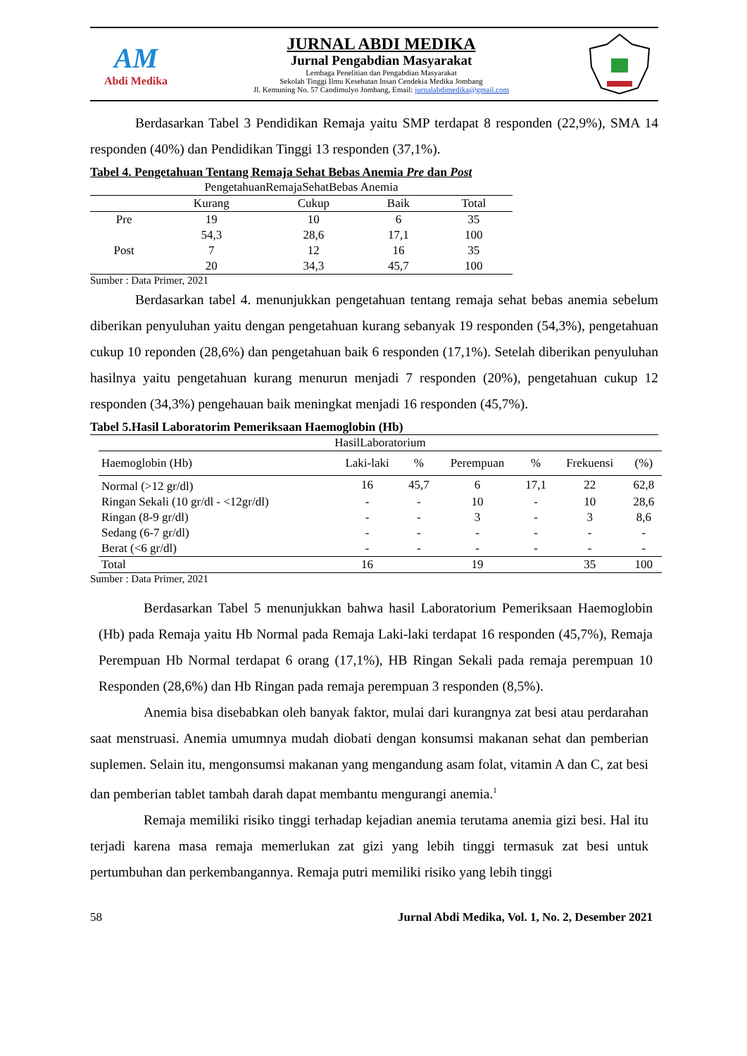AM
Abdi Medika
JURNAL ABDI MEDIKA
Jurnal Pengabdian Masyarakat
Lembaga Penelitian dan Pengabdian Masyarakat
Sekolah Tinggi Ilmu Kesehatan Insan Cendekia Medika Jombang
Jl. Kemuning No. 57 Candimulyo Jombang, Email: jurnalabdimedika@gmail.com
Berdasarkan Tabel 3 Pendidikan Remaja yaitu SMP terdapat 8 responden (22,9%), SMA 14 responden (40%) dan Pendidikan Tinggi 13 responden (37,1%).
Tabel 4. Pengetahuan Tentang Remaja Sehat Bebas Anemia Pre dan Post
| PengetahuanRemajaSehatBebas Anemia | | | | |
| --- | --- | --- | --- | --- |
| | Kurang | Cukup | Baik | Total |
| Pre | 19 | 10 | 6 | 35 |
| | 54,3 | 28,6 | 17,1 | 100 |
| Post | 7 | 12 | 16 | 35 |
| | 20 | 34,3 | 45,7 | 100 |
Sumber : Data Primer, 2021
Berdasarkan tabel 4. menunjukkan pengetahuan tentang remaja sehat bebas anemia sebelum diberikan penyuluhan yaitu dengan pengetahuan kurang sebanyak 19 responden (54,3%), pengetahuan cukup 10 reponden (28,6%) dan pengetahuan baik 6 responden (17,1%). Setelah diberikan penyuluhan hasilnya yaitu pengetahuan kurang menurun menjadi 7 responden (20%), pengetahuan cukup 12 responden (34,3%) pengehauan baik meningkat menjadi 16 responden (45,7%).
Tabel 5.Hasil Laboratorim Pemeriksaan Haemoglobin (Hb)
| HasilLaboratorium | | | | | | |
| --- | --- | --- | --- | --- | --- | --- |
| Haemoglobin (Hb) | Laki-laki | % | Perempuan | % | Frekuensi | (%) |
| Normal (>12 gr/dl) | 16 | 45,7 | 6 | 17,1 | 22 | 62,8 |
| Ringan Sekali (10 gr/dl - <12gr/dl) | - | - | 10 | - | 10 | 28,6 |
| Ringan (8-9 gr/dl) | - | - | 3 | - | 3 | 8,6 |
| Sedang (6-7 gr/dl) | - | - | - | - | - | - |
| Berat (<6 gr/dl) | - | - | - | - | - | - |
| Total | 16 | | 19 | | 35 | 100 |
Sumber : Data Primer, 2021
Berdasarkan Tabel 5 menunjukkan bahwa hasil Laboratorium Pemeriksaan Haemoglobin (Hb) pada Remaja yaitu Hb Normal pada Remaja Laki-laki terdapat 16 responden (45,7%), Remaja Perempuan Hb Normal terdapat 6 orang (17,1%), HB Ringan Sekali pada remaja perempuan 10 Responden (28,6%) dan Hb Ringan pada remaja perempuan 3 responden (8,5%).
Anemia bisa disebabkan oleh banyak faktor, mulai dari kurangnya zat besi atau perdarahan saat menstruasi. Anemia umumnya mudah diobati dengan konsumsi makanan sehat dan pemberian suplemen. Selain itu, mengonsumsi makanan yang mengandung asam folat, vitamin A dan C, zat besi dan pemberian tablet tambah darah dapat membantu mengurangi anemia.<sup>1</sup>
Remaja memiliki risiko tinggi terhadap kejadian anemia terutama anemia gizi besi. Hal itu terjadi karena masa remaja memerlukan zat gizi yang lebih tinggi termasuk zat besi untuk pertumbuhan dan perkembangannya. Remaja putri memiliki risiko yang lebih tinggi
58 Jurnal Abdi Medika, Vol. 1, No. 2, Desember 2021